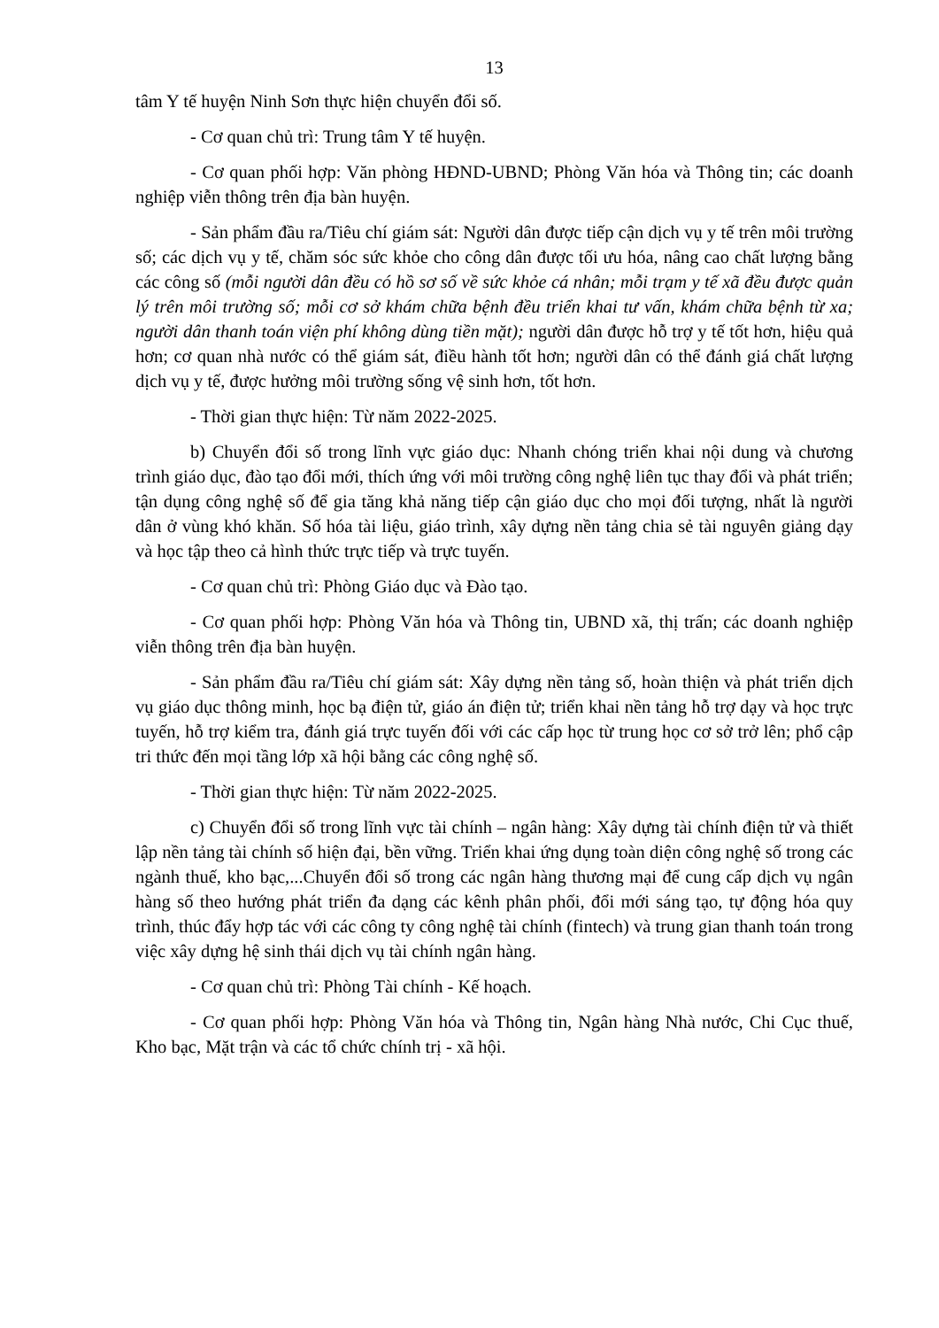13
tâm Y tế huyện Ninh Sơn thực hiện chuyển đổi số.
- Cơ quan chủ trì: Trung tâm Y tế huyện.
- Cơ quan phối hợp: Văn phòng HĐND-UBND; Phòng Văn hóa và Thông tin; các doanh nghiệp viễn thông trên địa bàn huyện.
- Sản phẩm đầu ra/Tiêu chí giám sát: Người dân được tiếp cận dịch vụ y tế trên môi trường số; các dịch vụ y tế, chăm sóc sức khỏe cho công dân được tối ưu hóa, nâng cao chất lượng bằng các công số (mỗi người dân đều có hồ sơ số về sức khỏe cá nhân; mỗi trạm y tế xã đều được quản lý trên môi trường số; mỗi cơ sở khám chữa bệnh đều triển khai tư vấn, khám chữa bệnh từ xa; người dân thanh toán viện phí không dùng tiền mặt); người dân được hỗ trợ y tế tốt hơn, hiệu quả hơn; cơ quan nhà nước có thể giám sát, điều hành tốt hơn; người dân có thể đánh giá chất lượng dịch vụ y tế, được hưởng môi trường sống vệ sinh hơn, tốt hơn.
- Thời gian thực hiện: Từ năm 2022-2025.
b) Chuyển đổi số trong lĩnh vực giáo dục: Nhanh chóng triển khai nội dung và chương trình giáo dục, đào tạo đổi mới, thích ứng với môi trường công nghệ liên tục thay đổi và phát triển; tận dụng công nghệ số để gia tăng khả năng tiếp cận giáo dục cho mọi đối tượng, nhất là người dân ở vùng khó khăn. Số hóa tài liệu, giáo trình, xây dựng nền tảng chia sẻ tài nguyên giảng dạy và học tập theo cả hình thức trực tiếp và trực tuyến.
- Cơ quan chủ trì: Phòng Giáo dục và Đào tạo.
- Cơ quan phối hợp: Phòng Văn hóa và Thông tin, UBND xã, thị trấn; các doanh nghiệp viễn thông trên địa bàn huyện.
- Sản phẩm đầu ra/Tiêu chí giám sát: Xây dựng nền tảng số, hoàn thiện và phát triển dịch vụ giáo dục thông minh, học bạ điện tử, giáo án điện tử; triển khai nền tảng hỗ trợ dạy và học trực tuyến, hỗ trợ kiểm tra, đánh giá trực tuyến đối với các cấp học từ trung học cơ sở trở lên; phổ cập tri thức đến mọi tầng lớp xã hội bằng các công nghệ số.
- Thời gian thực hiện: Từ năm 2022-2025.
c) Chuyển đổi số trong lĩnh vực tài chính – ngân hàng: Xây dựng tài chính điện tử và thiết lập nền tảng tài chính số hiện đại, bền vững. Triển khai ứng dụng toàn diện công nghệ số trong các ngành thuế, kho bạc,...Chuyển đổi số trong các ngân hàng thương mại để cung cấp dịch vụ ngân hàng số theo hướng phát triển đa dạng các kênh phân phối, đổi mới sáng tạo, tự động hóa quy trình, thúc đẩy hợp tác với các công ty công nghệ tài chính (fintech) và trung gian thanh toán trong việc xây dựng hệ sinh thái dịch vụ tài chính ngân hàng.
- Cơ quan chủ trì: Phòng Tài chính - Kế hoạch.
- Cơ quan phối hợp: Phòng Văn hóa và Thông tin, Ngân hàng Nhà nước, Chi Cục thuế, Kho bạc, Mặt trận và các tổ chức chính trị - xã hội.